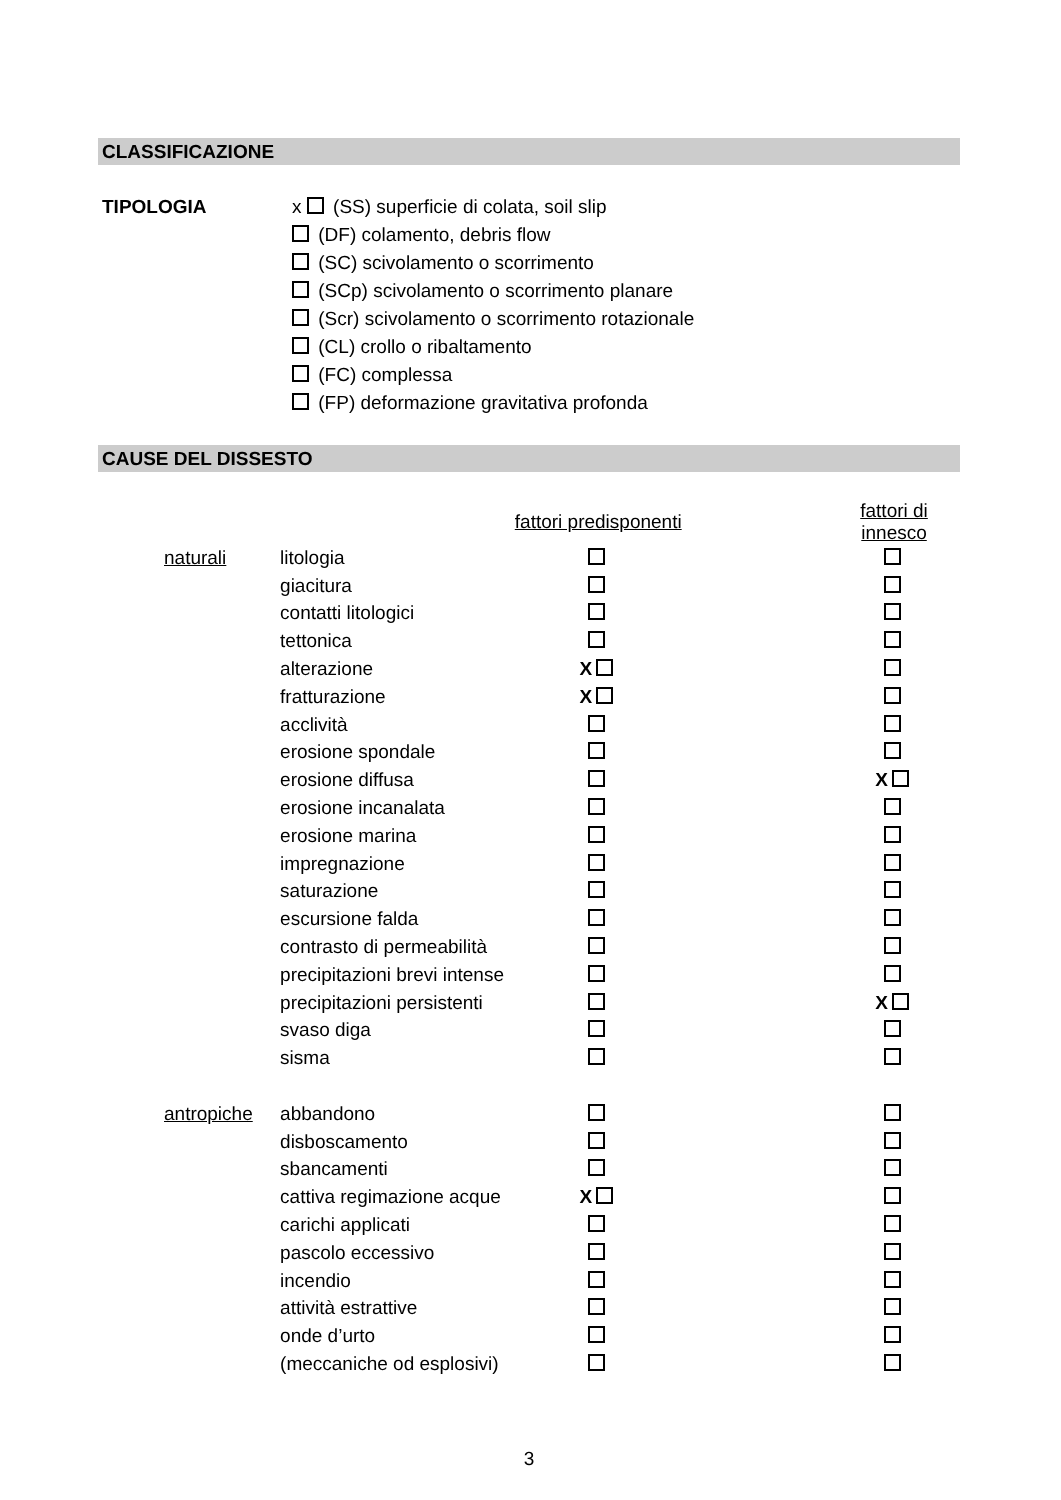CLASSIFICAZIONE
TIPOLOGIA x (SS) superficie di colata, soil slip
(DF) colamento, debris flow
(SC) scivolamento o scorrimento
(SCp) scivolamento o scorrimento planare
(Scr) scivolamento o scorrimento rotazionale
(CL) crollo o ribaltamento
(FC) complessa
(FP) deformazione gravitativa profonda
CAUSE DEL DISSESTO
| | | fattori predisponenti | | fattori di innesco |
| naturali | litologia | | | |
| | giacitura | | | |
| | contatti litologici | | | |
| | tettonica | | | |
| | alterazione | X | | |
| | fratturazione | X | | |
| | acclività | | | |
| | erosione spondale | | | |
| | erosione diffusa | | | X |
| | erosione incanalata | | | |
| | erosione marina | | | |
| | impregnazione | | | |
| | saturazione | | | |
| | escursione falda | | | |
| | contrasto di permeabilità | | | |
| | precipitazioni brevi intense | | | |
| | precipitazioni persistenti | | | X |
| | svaso diga | | | |
| | sisma | | | |
| antropiche | abbandono | | | |
| | disboscamento | | | |
| | sbancamenti | | | |
| | cattiva regimazione acque | X | | |
| | carichi applicati | | | |
| | pascolo eccessivo | | | |
| | incendio | | | |
| | attività estrattive | | | |
| | onde d’urto | | | |
| | (meccaniche od esplosivi) | | | |
3